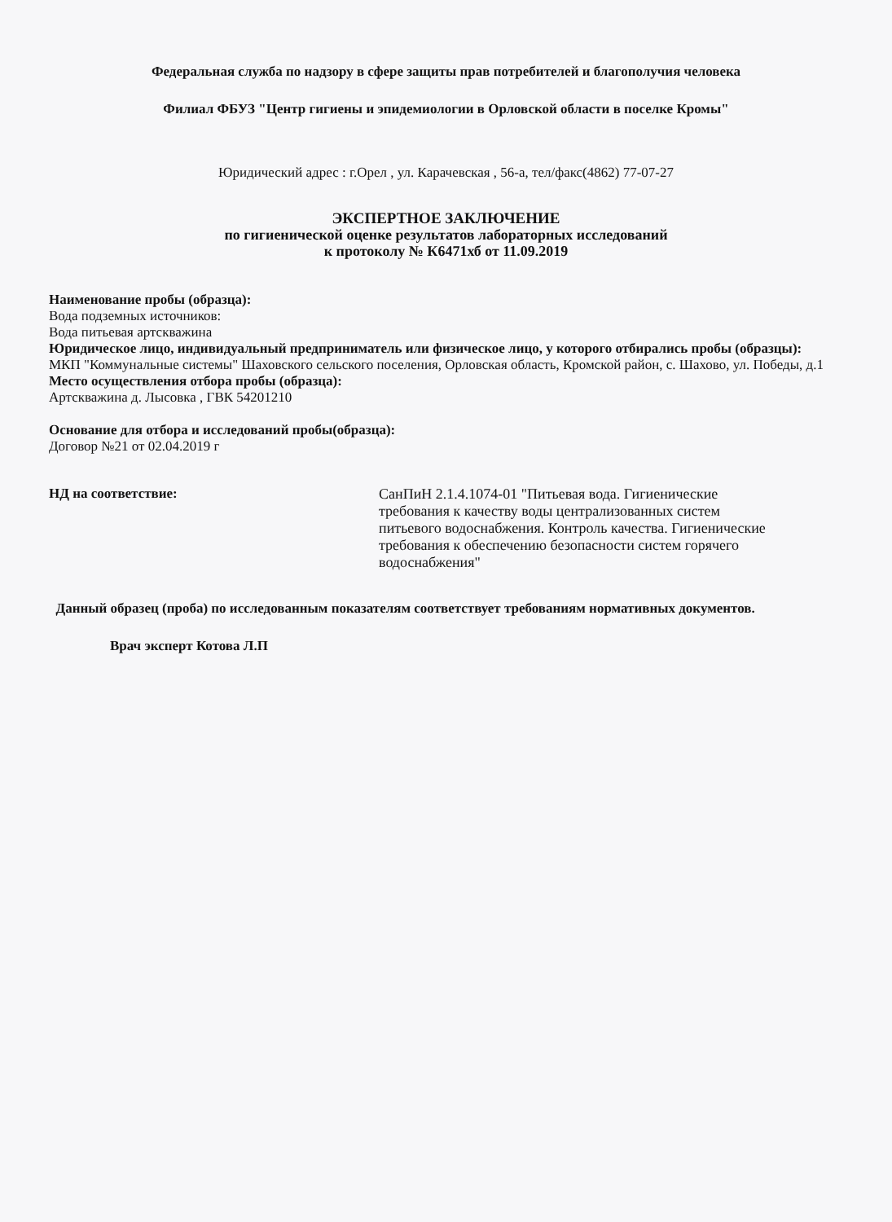Федеральная служба по надзору в сфере защиты прав потребителей и благополучия человека
Филиал ФБУЗ "Центр гигиены и эпидемиологии в Орловской области в поселке Кромы"
Юридический адрес : г.Орел , ул. Карачевская , 56-а, тел/факс(4862) 77-07-27
ЭКСПЕРТНОЕ ЗАКЛЮЧЕНИЕ
по гигиенической оценке результатов лабораторных исследований
к протоколу № К6471хб от 11.09.2019
Наименование пробы (образца):
Вода подземных источников:
Вода питьевая артскважина
Юридическое лицо, индивидуальный предприниматель или физическое лицо, у которого отбирались пробы (образцы):
МКП "Коммунальные системы" Шаховского сельского поселения, Орловская область, Кромской район, с. Шахово, ул. Победы, д.1
Место осуществления отбора пробы (образца):
Артскважина д. Лысовка , ГВК 54201210
Основание для отбора и исследований пробы(образца):
Договор №21 от 02.04.2019 г
НД на соответствие:
СанПиН 2.1.4.1074-01 "Питьевая вода. Гигиенические требования к качеству воды централизованных систем питьевого водоснабжения. Контроль качества. Гигиенические требования к обеспечению безопасности систем горячего водоснабжения"
Данный образец (проба) по исследованным показателям соответствует требованиям нормативных документов.
Врач эксперт Котова Л.П